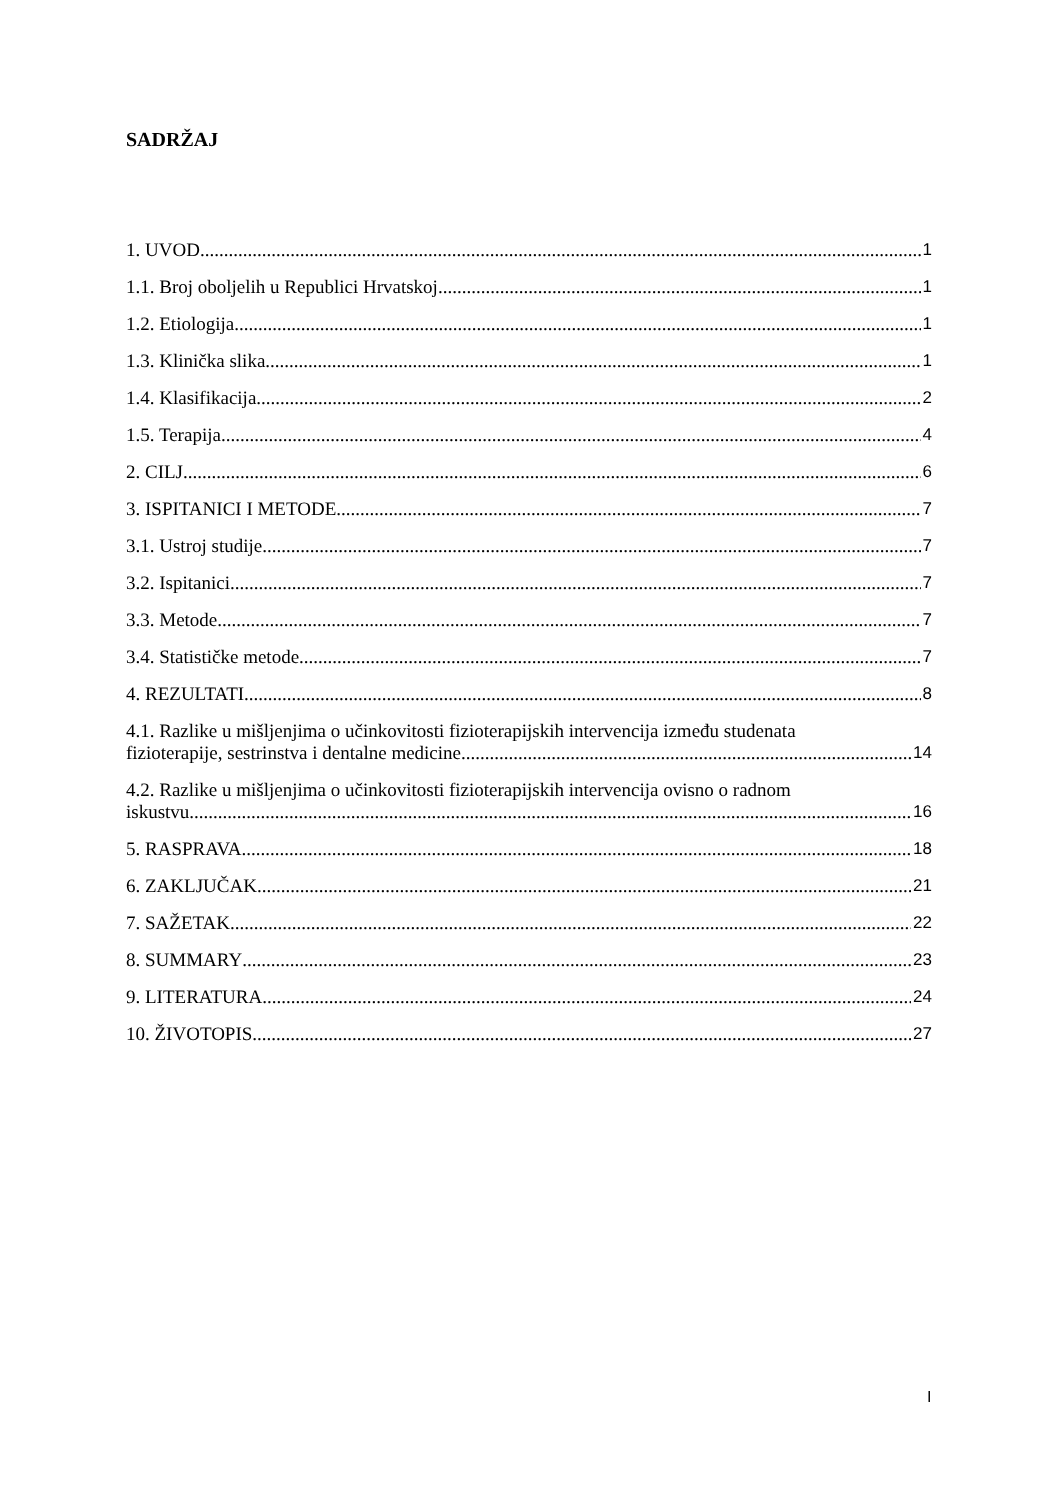SADRŽAJ
1. UVOD 1
1.1. Broj oboljelih u Republici Hrvatskoj 1
1.2. Etiologija 1
1.3. Klinička slika 1
1.4. Klasifikacija 2
1.5. Terapija 4
2. CILJ 6
3. ISPITANICI I METODE 7
3.1. Ustroj studije 7
3.2. Ispitanici 7
3.3. Metode 7
3.4. Statističke metode 7
4. REZULTATI 8
4.1. Razlike u mišljenjima o učinkovitosti fizioterapijskih intervencija između studenata
fizioterapije, sestrinstva i dentalne medicine 14
4.2. Razlike u mišljenjima o učinkovitosti fizioterapijskih intervencija ovisno o radnom
iskustvu 16
5. RASPRAVA 18
6. ZAKLJUČAK 21
7. SAŽETAK 22
8. SUMMARY 23
9. LITERATURA 24
10. ŽIVOTOPIS 27
I